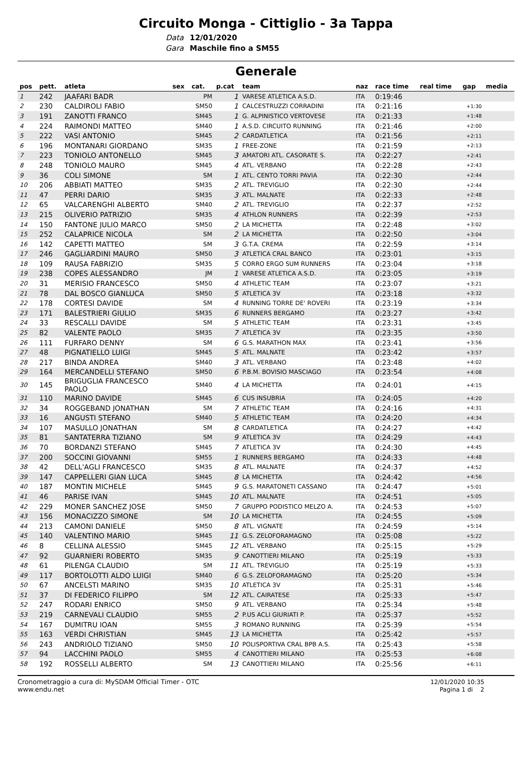Circuito Monga - Cittiglio - 3a Tappa
Data 12/01/2020 Gara Maschile fino a SM55
Generale
| pos | pett. | atleta | sex | cat. | p.cat | team | naz | race time | real time | gap | media |
| --- | --- | --- | --- | --- | --- | --- | --- | --- | --- | --- | --- |
| 1 | 242 | JAAFARI BADR | | PM | 1 | VARESE ATLETICA A.S.D. | ITA | 0:19:46 | | | |
| 2 | 230 | CALDIROLI FABIO | | SM50 | 1 | CALCESTRUZZI CORRADINI | ITA | 0:21:16 | | +1:30 | |
| 3 | 191 | ZANOTTI FRANCO | | SM45 | 1 | G. ALPINISTICO VERTOVESE | ITA | 0:21:33 | | +1:48 | |
| 4 | 224 | RAIMONDI MATTEO | | SM40 | 1 | A.S.D. CIRCUITO RUNNING | ITA | 0:21:46 | | +2:00 | |
| 5 | 222 | VASI ANTONIO | | SM45 | 2 | CARDATLETICA | ITA | 0:21:56 | | +2:11 | |
| 6 | 196 | MONTANARI GIORDANO | | SM35 | 1 | FREE-ZONE | ITA | 0:21:59 | | +2:13 | |
| 7 | 223 | TONIOLO ANTONELLO | | SM45 | 3 | AMATORI ATL. CASORATE S. | ITA | 0:22:27 | | +2:41 | |
| 8 | 248 | TONIOLO MAURO | | SM45 | 4 | ATL. VERBANO | ITA | 0:22:28 | | +2:43 | |
| 9 | 36 | COLI SIMONE | | SM | 1 | ATL. CENTO TORRI PAVIA | ITA | 0:22:30 | | +2:44 | |
| 10 | 206 | ABBIATI MATTEO | | SM35 | 2 | ATL. TREVIGLIO | ITA | 0:22:30 | | +2:44 | |
| 11 | 47 | PERRI DARIO | | SM35 | 3 | ATL. MALNATE | ITA | 0:22:33 | | +2:48 | |
| 12 | 65 | VALCARENGHI ALBERTO | | SM40 | 2 | ATL. TREVIGLIO | ITA | 0:22:37 | | +2:52 | |
| 13 | 215 | OLIVERIO PATRIZIO | | SM35 | 4 | ATHLON RUNNERS | ITA | 0:22:39 | | +2:53 | |
| 14 | 150 | FANTONE JULIO MARCO | | SM50 | 2 | LA MICHETTA | ITA | 0:22:48 | | +3:02 | |
| 15 | 252 | CALAPRICE NICOLA | | SM | 2 | LA MICHETTA | ITA | 0:22:50 | | +3:04 | |
| 16 | 142 | CAPETTI MATTEO | | SM | 3 | G.T.A. CREMA | ITA | 0:22:59 | | +3:14 | |
| 17 | 246 | GAGLIARDINI MAURO | | SM50 | 3 | ATLETICA CRAL BANCO | ITA | 0:23:01 | | +3:15 | |
| 18 | 109 | RAUSA FABRIZIO | | SM35 | 5 | CORRO ERGO SUM RUNNERS | ITA | 0:23:04 | | +3:18 | |
| 19 | 238 | COPES ALESSANDRO | | JM | 1 | VARESE ATLETICA A.S.D. | ITA | 0:23:05 | | +3:19 | |
| 20 | 31 | MERISIO FRANCESCO | | SM50 | 4 | ATHLETIC TEAM | ITA | 0:23:07 | | +3:21 | |
| 21 | 78 | DAL BOSCO GIANLUCA | | SM50 | 5 | ATLETICA 3V | ITA | 0:23:18 | | +3:32 | |
| 22 | 178 | CORTESI DAVIDE | | SM | 4 | RUNNING TORRE DE' ROVERI | ITA | 0:23:19 | | +3:34 | |
| 23 | 171 | BALESTRIERI GIULIO | | SM35 | 6 | RUNNERS BERGAMO | ITA | 0:23:27 | | +3:42 | |
| 24 | 33 | RESCALLI DAVIDE | | SM | 5 | ATHLETIC TEAM | ITA | 0:23:31 | | +3:45 | |
| 25 | 82 | VALENTE PAOLO | | SM35 | 7 | ATLETICA 3V | ITA | 0:23:35 | | +3:50 | |
| 26 | 111 | FURFARO DENNY | | SM | 6 | G.S. MARATHON MAX | ITA | 0:23:41 | | +3:56 | |
| 27 | 48 | PIGNATIELLO LUIGI | | SM45 | 5 | ATL. MALNATE | ITA | 0:23:42 | | +3:57 | |
| 28 | 217 | BINDA ANDREA | | SM40 | 3 | ATL. VERBANO | ITA | 0:23:48 | | +4:02 | |
| 29 | 164 | MERCANDELLI STEFANO | | SM50 | 6 | P.B.M. BOVISIO MASCIAGO | ITA | 0:23:54 | | +4:08 | |
| 30 | 145 | BRIGUGLIA FRANCESCO PAOLO | | SM40 | 4 | LA MICHETTA | ITA | 0:24:01 | | +4:15 | |
| 31 | 110 | MARINO DAVIDE | | SM45 | 6 | CUS INSUBRIA | ITA | 0:24:05 | | +4:20 | |
| 32 | 34 | ROGGEBAND JONATHAN | | SM | 7 | ATHLETIC TEAM | ITA | 0:24:16 | | +4:31 | |
| 33 | 16 | ANGUSTI STEFANO | | SM40 | 5 | ATHLETIC TEAM | ITA | 0:24:20 | | +4:34 | |
| 34 | 107 | MASULLO JONATHAN | | SM | 8 | CARDATLETICA | ITA | 0:24:27 | | +4:42 | |
| 35 | 81 | SANTATERRA TIZIANO | | SM | 9 | ATLETICA 3V | ITA | 0:24:29 | | +4:43 | |
| 36 | 70 | BORDANZI STEFANO | | SM45 | 7 | ATLETICA 3V | ITA | 0:24:30 | | +4:45 | |
| 37 | 200 | SOCCINI GIOVANNI | | SM55 | 1 | RUNNERS BERGAMO | ITA | 0:24:33 | | +4:48 | |
| 38 | 42 | DELL'AGLI FRANCESCO | | SM35 | 8 | ATL. MALNATE | ITA | 0:24:37 | | +4:52 | |
| 39 | 147 | CAPPELLERI GIAN LUCA | | SM45 | 8 | LA MICHETTA | ITA | 0:24:42 | | +4:56 | |
| 40 | 187 | MONTIN MICHELE | | SM45 | 9 | G.S. MARATONETI CASSANO | ITA | 0:24:47 | | +5:01 | |
| 41 | 46 | PARISE IVAN | | SM45 | 10 | ATL. MALNATE | ITA | 0:24:51 | | +5:05 | |
| 42 | 229 | MONER SANCHEZ JOSE | | SM50 | 7 | GRUPPO PODISTICO MELZO A. | ITA | 0:24:53 | | +5:07 | |
| 43 | 156 | MONACIZZO SIMONE | | SM | 10 | LA MICHETTA | ITA | 0:24:55 | | +5:09 | |
| 44 | 213 | CAMONI DANIELE | | SM50 | 8 | ATL. VIGNATE | ITA | 0:24:59 | | +5:14 | |
| 45 | 140 | VALENTINO MARIO | | SM45 | 11 | G.S. ZELOFORAMAGNO | ITA | 0:25:08 | | +5:22 | |
| 46 | 8 | CELLINA ALESSIO | | SM45 | 12 | ATL. VERBANO | ITA | 0:25:15 | | +5:29 | |
| 47 | 92 | GUARNIERI ROBERTO | | SM35 | 9 | CANOTTIERI MILANO | ITA | 0:25:19 | | +5:33 | |
| 48 | 61 | PILENGA CLAUDIO | | SM | 11 | ATL. TREVIGLIO | ITA | 0:25:19 | | +5:33 | |
| 49 | 117 | BORTOLOTTI ALDO LUIGI | | SM40 | 6 | G.S. ZELOFORAMAGNO | ITA | 0:25:20 | | +5:34 | |
| 50 | 67 | ANCELSTI MARINO | | SM35 | 10 | ATLETICA 3V | ITA | 0:25:31 | | +5:46 | |
| 51 | 37 | DI FEDERICO FILIPPO | | SM | 12 | ATL. CAIRATESE | ITA | 0:25:33 | | +5:47 | |
| 52 | 247 | RODARI ENRICO | | SM50 | 9 | ATL. VERBANO | ITA | 0:25:34 | | +5:48 | |
| 53 | 219 | CARNEVALI CLAUDIO | | SM55 | 2 | P.US ACLI GIURIATI P. | ITA | 0:25:37 | | +5:52 | |
| 54 | 167 | DUMITRU IOAN | | SM55 | 3 | ROMANO RUNNING | ITA | 0:25:39 | | +5:54 | |
| 55 | 163 | VERDI CHRISTIAN | | SM45 | 13 | LA MICHETTA | ITA | 0:25:42 | | +5:57 | |
| 56 | 243 | ANDRIOLO TIZIANO | | SM50 | 10 | POLISPORTIVA CRAL BPB A.S. | ITA | 0:25:43 | | +5:58 | |
| 57 | 94 | LACCHINI PAOLO | | SM55 | 4 | CANOTTIERI MILANO | ITA | 0:25:53 | | +6:08 | |
| 58 | 192 | ROSSELLI ALBERTO | | SM | 13 | CANOTTIERI MILANO | ITA | 0:25:56 | | +6:11 | |
Cronometraggio a cura di: MySDAM Official Timer - OTC
www.endu.net
12/01/2020 10:35
Pagina 1 di 2